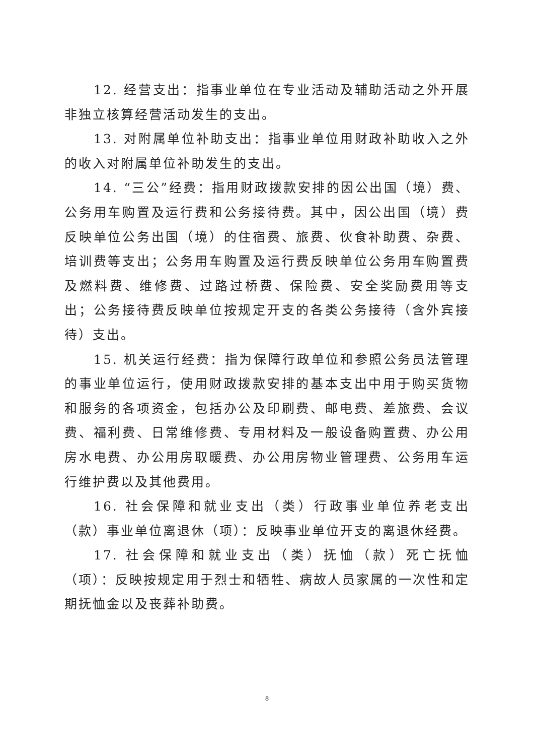12. 经营支出：指事业单位在专业活动及辅助活动之外开展非独立核算经营活动发生的支出。
13. 对附属单位补助支出：指事业单位用财政补助收入之外的收入对附属单位补助发生的支出。
14. “三公”经费：指用财政拨款安排的因公出国（境）费、公务用车购置及运行费和公务接待费。其中，因公出国（境）费反映单位公务出国（境）的住宿费、旅费、伙食补助费、杂费、培训费等支出；公务用车购置及运行费反映单位公务用车购置费及燃料费、维修费、过路过桥费、保险费、安全奖励费用等支出；公务接待费反映单位按规定开支的各类公务接待（含外宾接待）支出。
15. 机关运行经费：指为保障行政单位和参照公务员法管理的事业单位运行，使用财政拨款安排的基本支出中用于购买货物和服务的各项资金，包括办公及印刷费、邮电费、差旅费、会议费、福利费、日常维修费、专用材料及一般设备购置费、办公用房水电费、办公用房取暖费、办公用房物业管理费、公务用车运行维护费以及其他费用。
16. 社会保障和就业支出（类）行政事业单位养老支出（款）事业单位离退休（项）：反映事业单位开支的离退休经费。
17. 社会保障和就业支出（类）抚恤（款）死亡抚恤（项）：反映按规定用于烈士和牺牲、病故人员家属的一次性和定期抚恤金以及丧葬补助费。
8